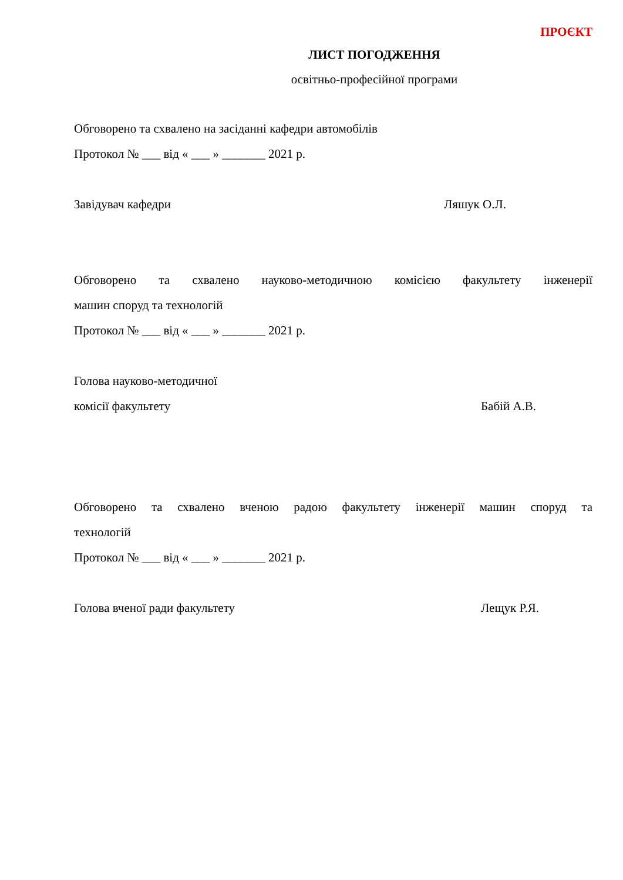ПРОЄКТ
ЛИСТ ПОГОДЖЕННЯ
освітньо-професійної програми
Обговорено та схвалено на засіданні кафедри автомобілів
Протокол № ___ від « ___ » _______ 2021 р.
Завідувач кафедри Ляшук О.Л.
Обговорено та схвалено науково-методичною комісією факультету інженерії
машин споруд та технологій
Протокол № ___ від « ___ » _______ 2021 р.
Голова науково-методичної
комісії факультету Бабій А.В.
Обговорено та схвалено вченою радою факультету інженерії машин споруд та
технологій
Протокол № ___ від « ___ » _______ 2021 р.
Голова вченої ради факультету Лещук Р.Я.